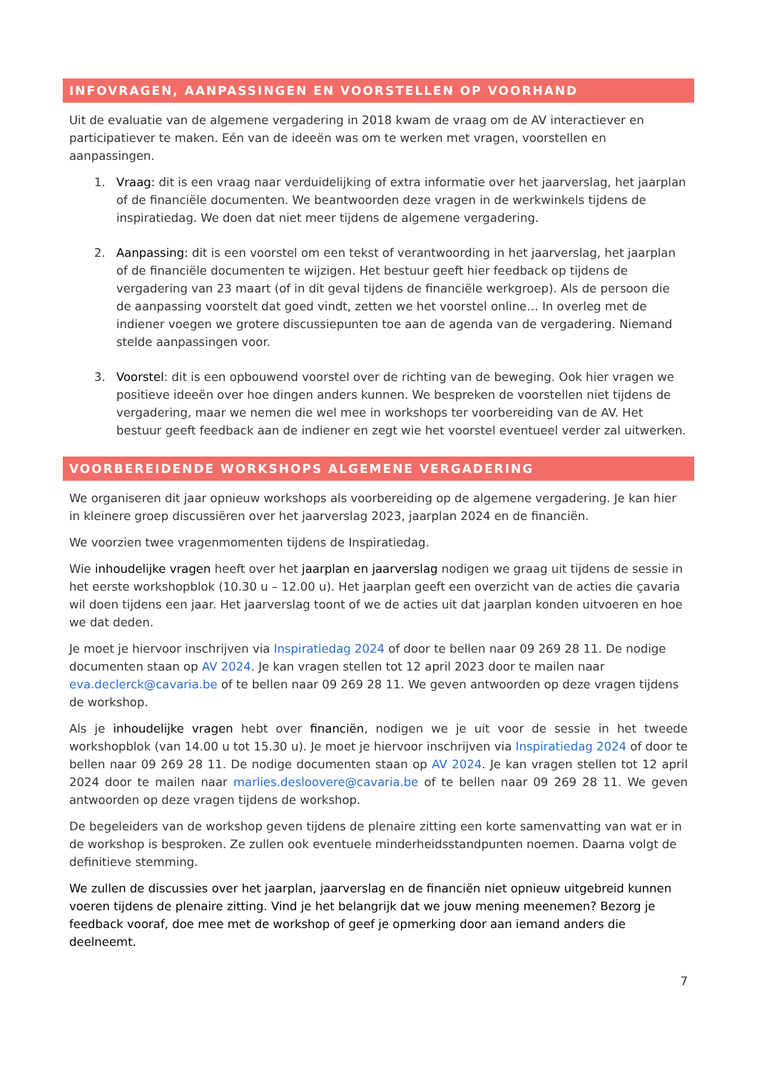INFOVRAGEN, AANPASSINGEN EN VOORSTELLEN OP VOORHAND
Uit de evaluatie van de algemene vergadering in 2018 kwam de vraag om de AV interactiever en participatiever te maken. Eén van de ideeën was om te werken met vragen, voorstellen en aanpassingen.
1. Vraag: dit is een vraag naar verduidelijking of extra informatie over het jaarverslag, het jaarplan of de financiële documenten. We beantwoorden deze vragen in de werkwinkels tijdens de inspiratiedag. We doen dat niet meer tijdens de algemene vergadering.
2. Aanpassing: dit is een voorstel om een tekst of verantwoording in het jaarverslag, het jaarplan of de financiële documenten te wijzigen. Het bestuur geeft hier feedback op tijdens de vergadering van 23 maart (of in dit geval tijdens de financiële werkgroep). Als de persoon die de aanpassing voorstelt dat goed vindt, zetten we het voorstel online… In overleg met de indiener voegen we grotere discussiepunten toe aan de agenda van de vergadering. Niemand stelde aanpassingen voor.
3. Voorstel: dit is een opbouwend voorstel over de richting van de beweging. Ook hier vragen we positieve ideeën over hoe dingen anders kunnen. We bespreken de voorstellen niet tijdens de vergadering, maar we nemen die wel mee in workshops ter voorbereiding van de AV. Het bestuur geeft feedback aan de indiener en zegt wie het voorstel eventueel verder zal uitwerken.
VOORBEREIDENDE WORKSHOPS ALGEMENE VERGADERING
We organiseren dit jaar opnieuw workshops als voorbereiding op de algemene vergadering. Je kan hier in kleinere groep discussiëren over het jaarverslag 2023, jaarplan 2024 en de financiën.
We voorzien twee vragenmomenten tijdens de Inspiratiedag.
Wie inhoudelijke vragen heeft over het jaarplan en jaarverslag nodigen we graag uit tijdens de sessie in het eerste workshopblok (10.30 u – 12.00 u). Het jaarplan geeft een overzicht van de acties die çavaria wil doen tijdens een jaar. Het jaarverslag toont of we de acties uit dat jaarplan konden uitvoeren en hoe we dat deden.
Je moet je hiervoor inschrijven via Inspiratiedag 2024 of door te bellen naar 09 269 28 11. De nodige documenten staan op AV 2024. Je kan vragen stellen tot 12 april 2023 door te mailen naar eva.declerck@cavaria.be of te bellen naar 09 269 28 11. We geven antwoorden op deze vragen tijdens de workshop.
Als je inhoudelijke vragen hebt over financiën, nodigen we je uit voor de sessie in het tweede workshopblok (van 14.00 u tot 15.30 u). Je moet je hiervoor inschrijven via Inspiratiedag 2024 of door te bellen naar 09 269 28 11. De nodige documenten staan op AV 2024. Je kan vragen stellen tot 12 april 2024 door te mailen naar marlies.desloovere@cavaria.be of te bellen naar 09 269 28 11. We geven antwoorden op deze vragen tijdens de workshop.
De begeleiders van de workshop geven tijdens de plenaire zitting een korte samenvatting van wat er in de workshop is besproken. Ze zullen ook eventuele minderheidsstandpunten noemen. Daarna volgt de definitieve stemming.
We zullen de discussies over het jaarplan, jaarverslag en de financiën niet opnieuw uitgebreid kunnen voeren tijdens de plenaire zitting. Vind je het belangrijk dat we jouw mening meenemen? Bezorg je feedback vooraf, doe mee met de workshop of geef je opmerking door aan iemand anders die deelneemt.
7